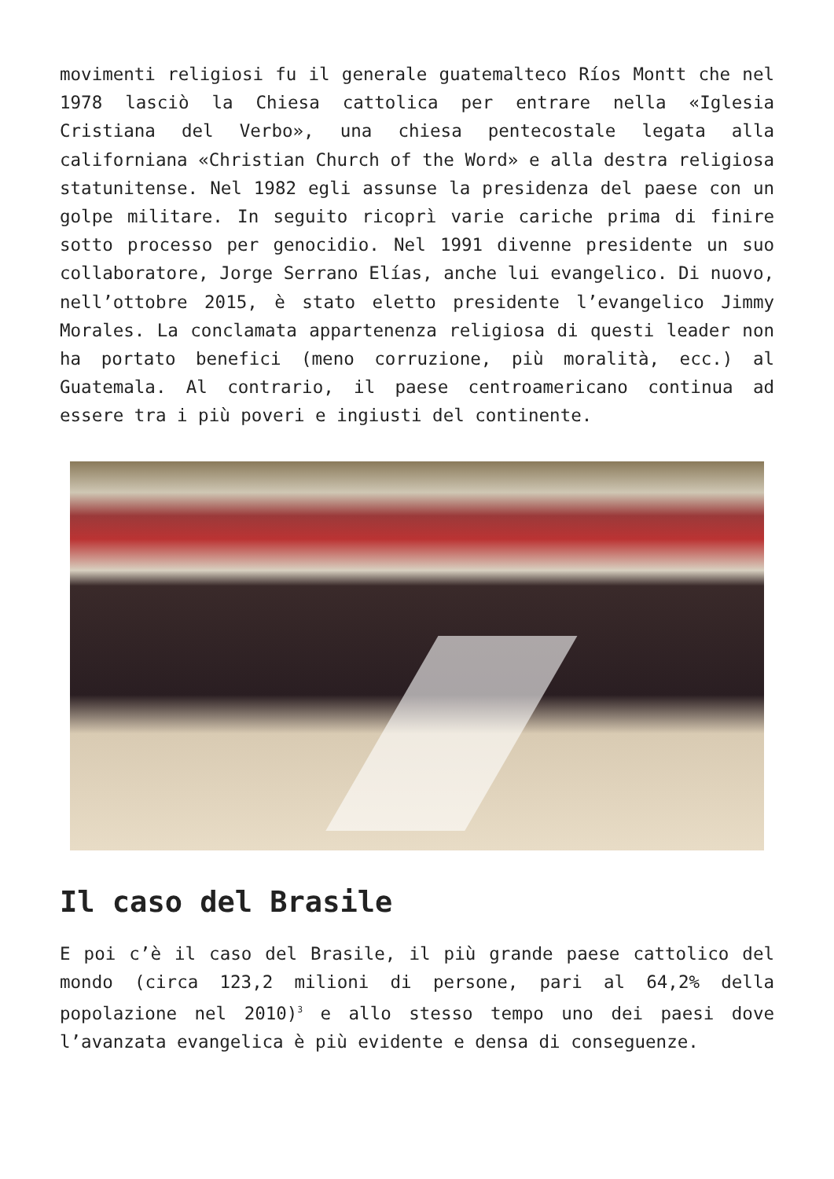movimenti religiosi fu il generale guatemalteco Ríos Montt che nel 1978 lasciò la Chiesa cattolica per entrare nella «Iglesia Cristiana del Verbo», una chiesa pentecostale legata alla californiana «Christian Church of the Word» e alla destra religiosa statunitense. Nel 1982 egli assunse la presidenza del paese con un golpe militare. In seguito ricoprì varie cariche prima di finire sotto processo per genocidio. Nel 1991 divenne presidente un suo collaboratore, Jorge Serrano Elías, anche lui evangelico. Di nuovo, nell’ottobre 2015, è stato eletto presidente l’evangelico Jimmy Morales. La conclamata appartenenza religiosa di questi leader non ha portato benefici (meno corruzione, più moralità, ecc.) al Guatemala. Al contrario, il paese centroamericano continua ad essere tra i più poveri e ingiusti del continente.
Il caso del Brasile
E poi c’è il caso del Brasile, il più grande paese cattolico del mondo (circa 123,2 milioni di persone, pari al 64,2% della popolazione nel 2010)<sup>3</sup> e allo stesso tempo uno dei paesi dove l’avanzata evangelica è più evidente e densa di conseguenze.